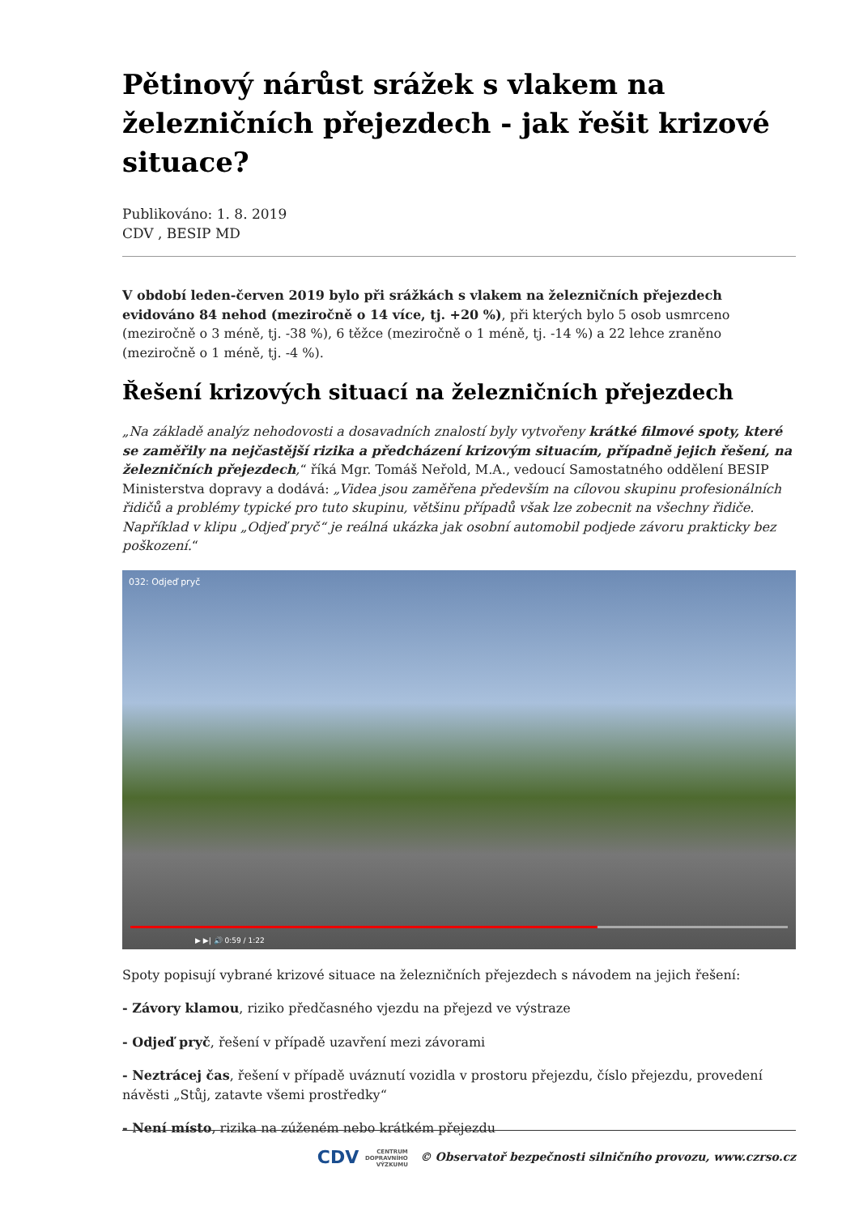Pětinový nárůst srážek s vlakem na železničních přejezdech - jak řešit krizové situace?
Publikováno: 1. 8. 2019
CDV , BESIP MD
V období leden-červen 2019 bylo při srážkách s vlakem na železničních přejezdech evidováno 84 nehod (meziročně o 14 více, tj. +20 %), při kterých bylo 5 osob usmrceno (meziročně o 3 méně, tj. -38 %), 6 těžce (meziročně o 1 méně, tj. -14 %) a 22 lehce zraněno (meziročně o 1 méně, tj. -4 %).
Řešení krizových situací na železničních přejezdech
„Na základě analýz nehodovosti a dosavadních znalostí byly vytvořeny krátké filmové spoty, které se zaměřily na nejčastější rizika a předcházení krizovým situacím, případně jejich řešení, na železničních přejezdech,“ říká Mgr. Tomáš Neřold, M.A., vedoucí Samostatného oddělení BESIP Ministerstva dopravy a dodává: „Videa jsou zaměřena především na cílovou skupinu profesionálních řidičů a problémy typické pro tuto skupinu, většinu případů však lze zobecnit na všechny řidiče. Například v klipu „Odjeď pryč“ je reálná ukázka jak osobní automobil podjede závoru prakticky bez poškození.“
032: Odjeď pryč
▶ ▶| 🔊 0:59 / 1:22
Spoty popisují vybrané krizové situace na železničních přejezdech s návodem na jejich řešení:
- Závory klamou, riziko předčasného vjezdu na přejezd ve výstraze
- Odjeď pryč, řešení v případě uzavření mezi závorami
- Neztrácej čas, řešení v případě uváznutí vozidla v prostoru přejezdu, číslo přejezdu, provedení návěsti „Stůj, zatavte všemi prostředky“
- Není místo, rizika na zúženém nebo krátkém přejezdu
CDV CENTRUM
DOPRAVNÍHO
VÝZKUMU © Observatoř bezpečnosti silničního provozu, www.czrso.cz